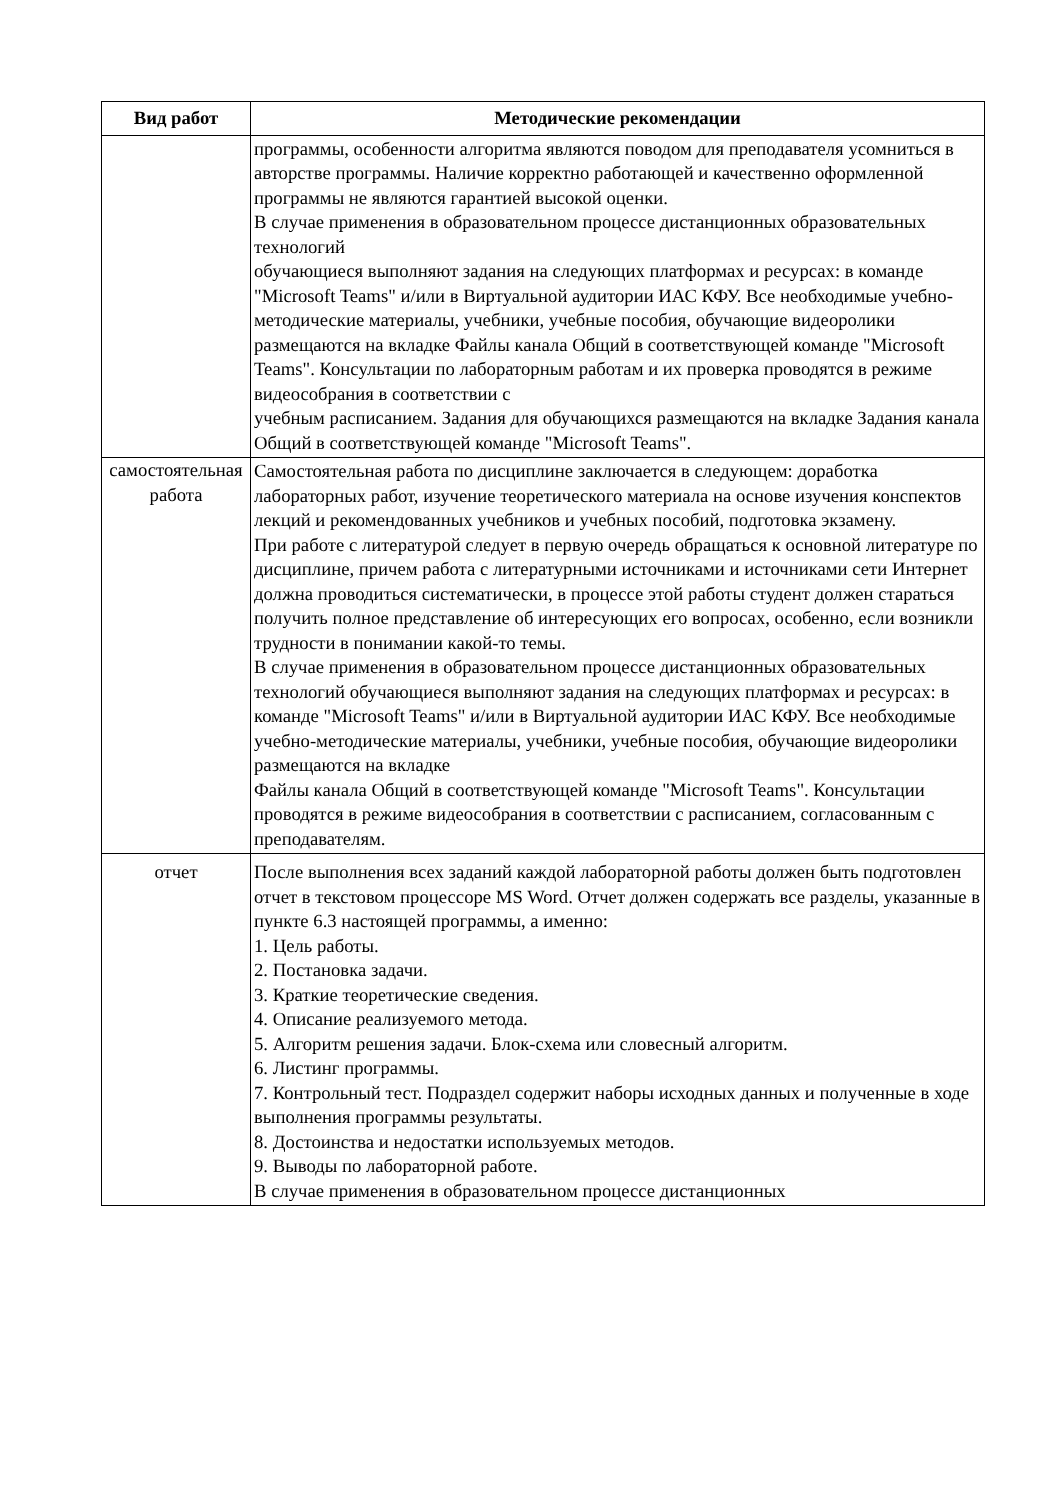| Вид работ | Методические рекомендации |
| --- | --- |
| | программы, особенности алгоритма являются поводом для преподавателя усомниться в авторстве программы. Наличие корректно работающей и качественно оформленной программы не являются гарантией высокой оценки. В случае применения в образовательном процессе дистанционных образовательных технологий обучающиеся выполняют задания на следующих платформах и ресурсах: в команде "Microsoft Teams" и/или в Виртуальной аудитории ИАС КФУ. Все необходимые учебно-методические материалы, учебники, учебные пособия, обучающие видеоролики размещаются на вкладке Файлы канала Общий в соответствующей команде "Microsoft Teams". Консультации по лабораторным работам и их проверка проводятся в режиме видеособрания в соответствии с учебным расписанием. Задания для обучающихся размещаются на вкладке Задания канала Общий в соответствующей команде "Microsoft Teams". |
| самостоятельная работа | Самостоятельная работа по дисциплине заключается в следующем: доработка лабораторных работ, изучение теоретического материала на основе изучения конспектов лекций и рекомендованных учебников и учебных пособий, подготовка экзамену. При работе с литературой следует в первую очередь обращаться к основной литературе по дисциплине, причем работа с литературными источниками и источниками сети Интернет должна проводиться систематически, в процессе этой работы студент должен стараться получить полное представление об интересующих его вопросах, особенно, если возникли трудности в понимании какой-то темы. В случае применения в образовательном процессе дистанционных образовательных технологий обучающиеся выполняют задания на следующих платформах и ресурсах: в команде "Microsoft Teams" и/или в Виртуальной аудитории ИАС КФУ. Все необходимые учебно-методические материалы, учебники, учебные пособия, обучающие видеоролики размещаются на вкладке Файлы канала Общий в соответствующей команде "Microsoft Teams". Консультации проводятся в режиме видеособрания в соответствии с расписанием, согласованным с преподавателям. |
| отчет | После выполнения всех заданий каждой лабораторной работы должен быть подготовлен отчет в текстовом процессоре MS Word. Отчет должен содержать все разделы, указанные в пункте 6.3 настоящей программы, а именно: 1. Цель работы. 2. Постановка задачи. 3. Краткие теоретические сведения. 4. Описание реализуемого метода. 5. Алгоритм решения задачи. Блок-схема или словесный алгоритм. 6. Листинг программы. 7. Контрольный тест. Подраздел содержит наборы исходных данных и полученные в ходе выполнения программы результаты. 8. Достоинства и недостатки используемых методов. 9. Выводы по лабораторной работе. В случае применения в образовательном процессе дистанционных |